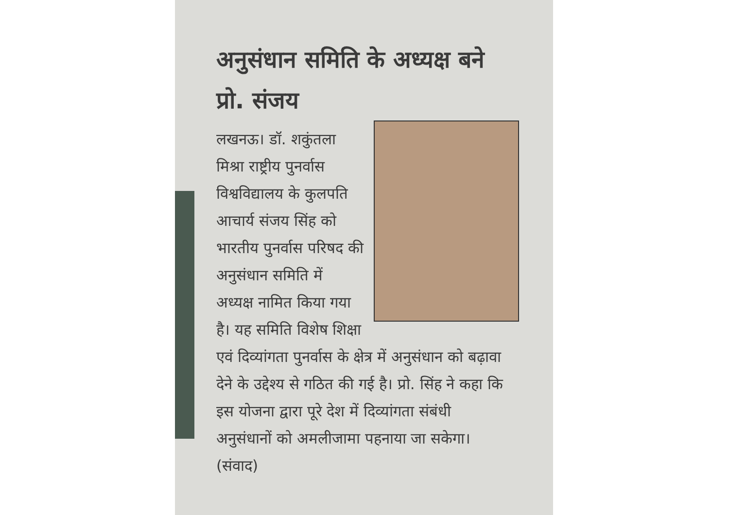अनुसंधान समिति के अध्यक्ष बने प्रो. संजय
लखनऊ। डॉ. शकुंतला मिश्रा राष्ट्रीय पुनर्वास विश्वविद्यालय के कुलपति आचार्य संजय सिंह को भारतीय पुनर्वास परिषद की अनुसंधान समिति में अध्यक्ष नामित किया गया है। यह समिति विशेष शिक्षा एवं दिव्यांगता पुनर्वास के क्षेत्र में अनुसंधान को बढ़ावा देने के उद्देश्य से गठित की गई है। प्रो. सिंह ने कहा कि इस योजना द्वारा पूरे देश में दिव्यांगता संबंधी अनुसंधानों को अमलीजामा पहनाया जा सकेगा। (संवाद)